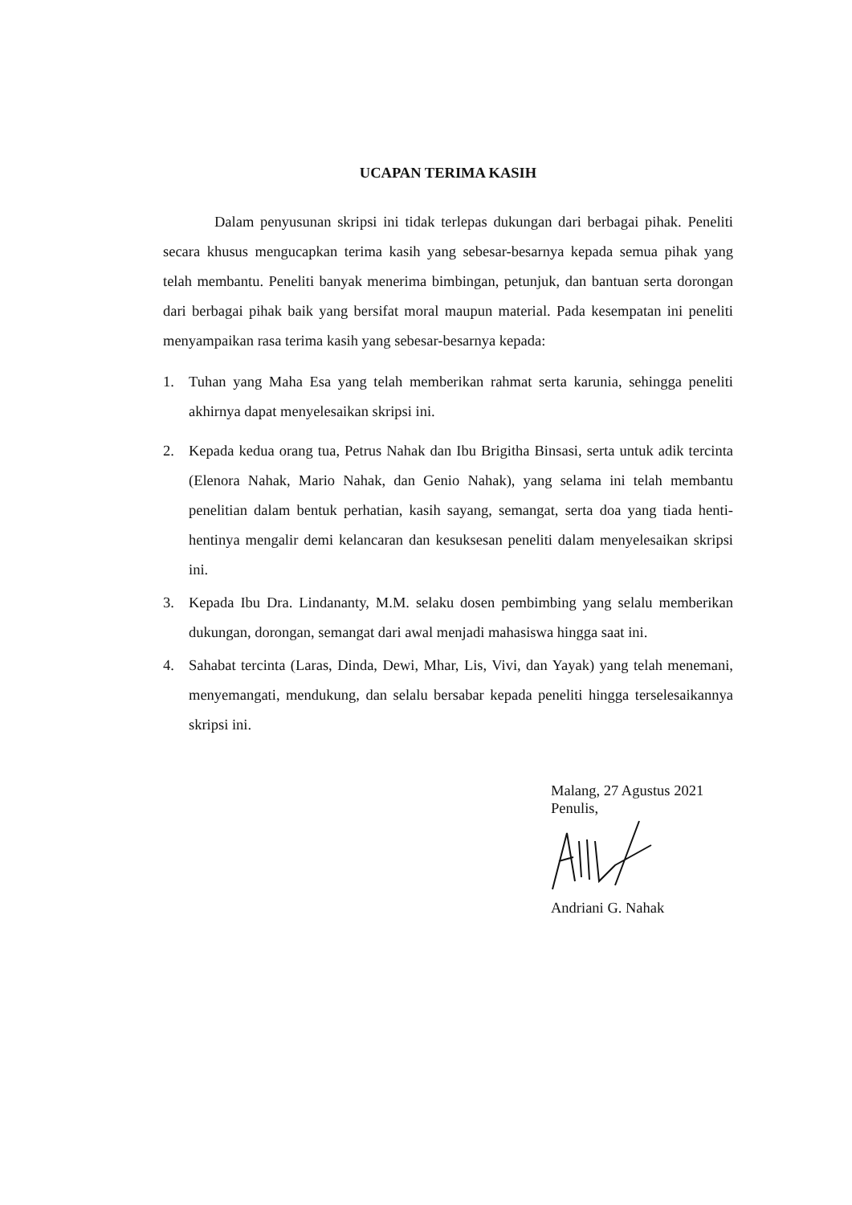UCAPAN TERIMA KASIH
Dalam penyusunan skripsi ini tidak terlepas dukungan dari berbagai pihak. Peneliti secara khusus mengucapkan terima kasih yang sebesar-besarnya kepada semua pihak yang telah membantu. Peneliti banyak menerima bimbingan, petunjuk, dan bantuan serta dorongan dari berbagai pihak baik yang bersifat moral maupun material. Pada kesempatan ini peneliti menyampaikan rasa terima kasih yang sebesar-besarnya kepada:
1. Tuhan yang Maha Esa yang telah memberikan rahmat serta karunia, sehingga peneliti akhirnya dapat menyelesaikan skripsi ini.
2. Kepada kedua orang tua, Petrus Nahak dan Ibu Brigitha Binsasi, serta untuk adik tercinta (Elenora Nahak, Mario Nahak, dan Genio Nahak), yang selama ini telah membantu penelitian dalam bentuk perhatian, kasih sayang, semangat, serta doa yang tiada henti-hentinya mengalir demi kelancaran dan kesuksesan peneliti dalam menyelesaikan skripsi ini.
3. Kepada Ibu Dra. Lindananty, M.M. selaku dosen pembimbing yang selalu memberikan dukungan, dorongan, semangat dari awal menjadi mahasiswa hingga saat ini.
4. Sahabat tercinta (Laras, Dinda, Dewi, Mhar, Lis, Vivi, dan Yayak) yang telah menemani, menyemangati, mendukung, dan selalu bersabar kepada peneliti hingga terselesaikannya skripsi ini.
Malang, 27 Agustus 2021
Penulis,
Andriani G. Nahak